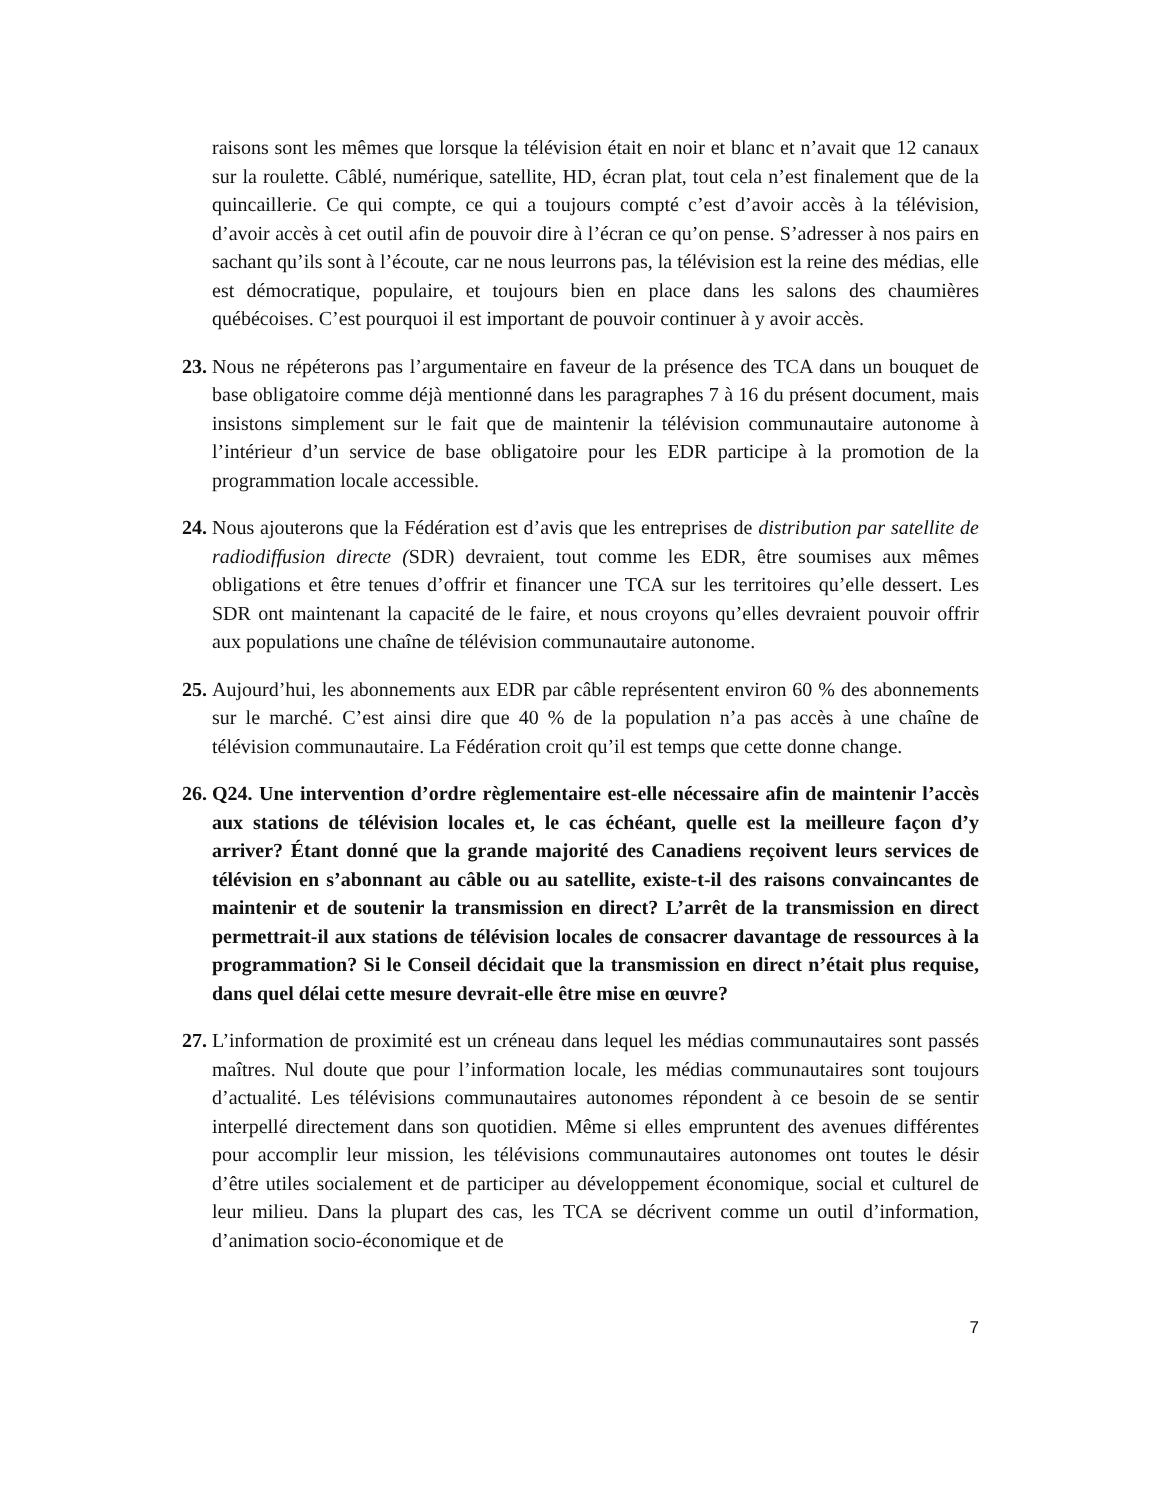raisons sont les mêmes que lorsque la télévision était en noir et blanc et n’avait que 12 canaux sur la roulette. Câblé, numérique, satellite, HD, écran plat, tout cela n’est finalement que de la quincaillerie. Ce qui compte, ce qui a toujours compté c’est d’avoir accès à la télévision, d’avoir accès à cet outil afin de pouvoir dire à l’écran ce qu’on pense. S’adresser à nos pairs en sachant qu’ils sont à l’écoute, car ne nous leurrons pas, la télévision est la reine des médias, elle est démocratique, populaire, et toujours bien en place dans les salons des chaumières québécoises. C’est pourquoi il est important de pouvoir continuer à y avoir accès.
23.
Nous ne répéterons pas l’argumentaire en faveur de la présence des TCA dans un bouquet de base obligatoire comme déjà mentionné dans les paragraphes 7 à 16 du présent document, mais insistons simplement sur le fait que de maintenir la télévision communautaire autonome à l’intérieur d’un service de base obligatoire pour les EDR participe à la promotion de la programmation locale accessible.
24.
Nous ajouterons que la Fédération est d’avis que les entreprises de distribution par satellite de radiodiffusion directe (SDR) devraient, tout comme les EDR, être soumises aux mêmes obligations et être tenues d’offrir et financer une TCA sur les territoires qu’elle dessert. Les SDR ont maintenant la capacité de le faire, et nous croyons qu’elles devraient pouvoir offrir aux populations une chaîne de télévision communautaire autonome.
25.
Aujourd’hui, les abonnements aux EDR par câble représentent environ 60 % des abonnements sur le marché. C’est ainsi dire que 40 % de la population n’a pas accès à une chaîne de télévision communautaire. La Fédération croit qu’il est temps que cette donne change.
26.
Q24. Une intervention d’ordre règlementaire est-elle nécessaire afin de maintenir l’accès aux stations de télévision locales et, le cas échéant, quelle est la meilleure façon d’y arriver? Étant donné que la grande majorité des Canadiens reçoivent leurs services de télévision en s’abonnant au câble ou au satellite, existe-t-il des raisons convaincantes de maintenir et de soutenir la transmission en direct? L’arrêt de la transmission en direct permettrait-il aux stations de télévision locales de consacrer davantage de ressources à la programmation? Si le Conseil décidait que la transmission en direct n’était plus requise, dans quel délai cette mesure devrait-elle être mise en œuvre?
27.
L’information de proximité est un créneau dans lequel les médias communautaires sont passés maîtres. Nul doute que pour l’information locale, les médias communautaires sont toujours d’actualité. Les télévisions communautaires autonomes répondent à ce besoin de se sentir interpellé directement dans son quotidien. Même si elles empruntent des avenues différentes pour accomplir leur mission, les télévisions communautaires autonomes ont toutes le désir d’être utiles socialement et de participer au développement économique, social et culturel de leur milieu. Dans la plupart des cas, les TCA se décrivent comme un outil d’information, d’animation socio-économique et de
7